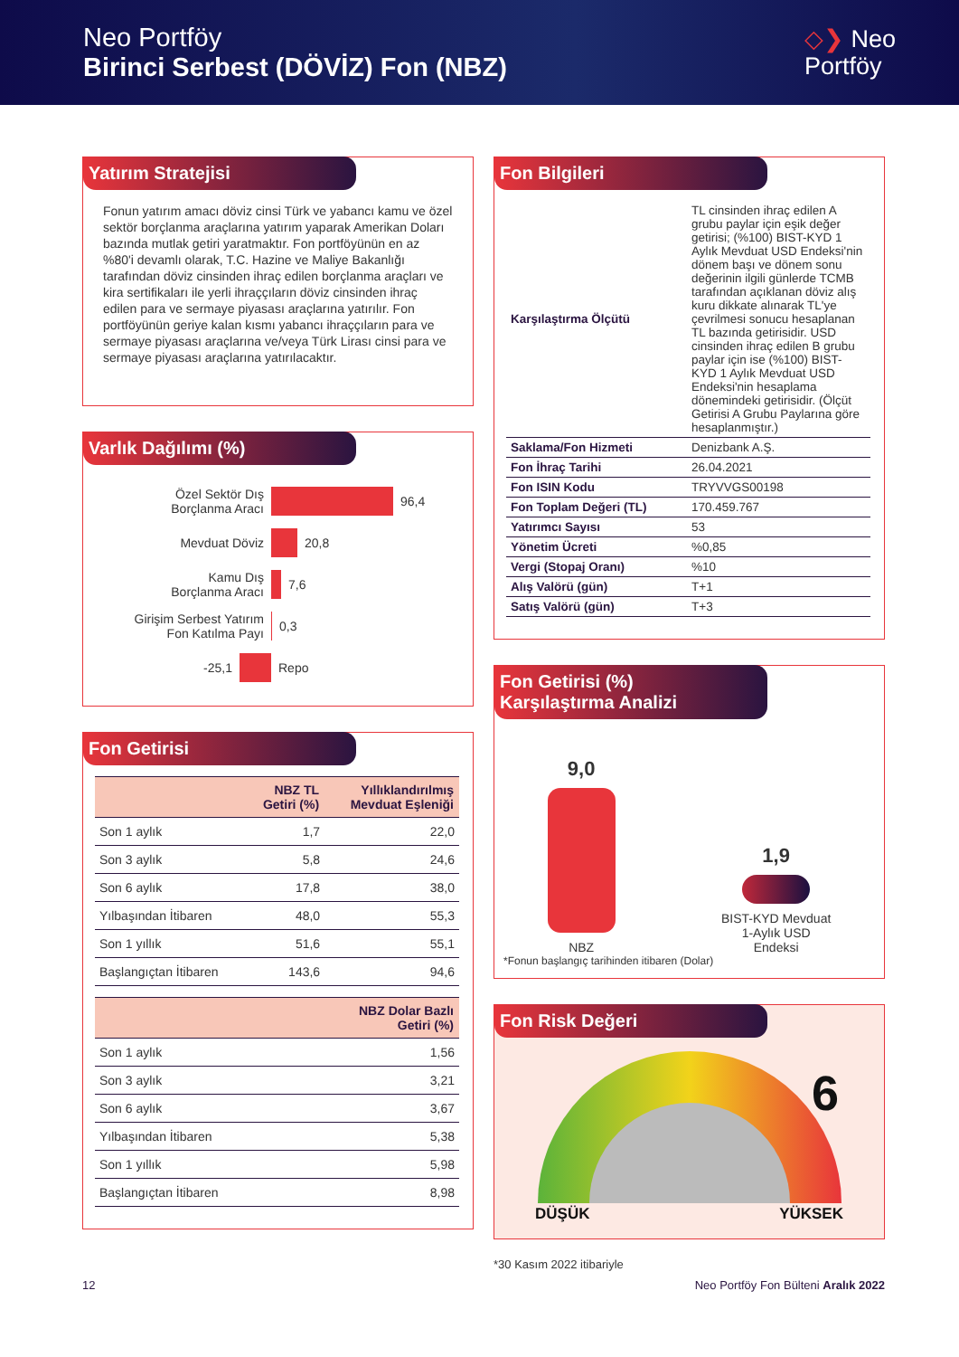Neo Portföy
Birinci Serbest (DÖVİZ) Fon (NBZ)
◇❯ Neo
Portföy
Yatırım Stratejisi
Fonun yatırım amacı döviz cinsi Türk ve yabancı kamu ve özel sektör borçlanma araçlarına yatırım yaparak Amerikan Doları bazında mutlak getiri yaratmaktır. Fon portföyünün en az %80'i devamlı olarak, T.C. Hazine ve Maliye Bakanlığı tarafından döviz cinsinden ihraç edilen borçlanma araçları ve kira sertifikaları ile yerli ihraççıların döviz cinsinden ihraç edilen para ve sermaye piyasası araçlarına yatırılır. Fon portföyünün geriye kalan kısmı yabancı ihraççıların para ve sermaye piyasası araçlarına ve/veya Türk Lirası cinsi para ve sermaye piyasası araçlarına yatırılacaktır.
Varlık Dağılımı (%)
Özel Sektör Dış
Borçlanma Aracı 96,4
Mevduat Döviz 20,8
Kamu Dış
Borçlanma Aracı 7,6
Girişim Serbest Yatırım
Fon Katılma Payı 0,3
-25,1 Repo
Fon Getirisi
| | NBZ TL Getiri (%) | Yıllıklandırılmış Mevduat Eşleniği |
| --- | --- | --- |
| Son 1 aylık | 1,7 | 22,0 |
| Son 3 aylık | 5,8 | 24,6 |
| Son 6 aylık | 17,8 | 38,0 |
| Yılbaşından İtibaren | 48,0 | 55,3 |
| Son 1 yıllık | 51,6 | 55,1 |
| Başlangıçtan İtibaren | 143,6 | 94,6 |
| | NBZ Dolar Bazlı Getiri (%) |
| --- | --- |
| Son 1 aylık | 1,56 |
| Son 3 aylık | 3,21 |
| Son 6 aylık | 3,67 |
| Yılbaşından İtibaren | 5,38 |
| Son 1 yıllık | 5,98 |
| Başlangıçtan İtibaren | 8,98 |
Fon Bilgileri
| Karşılaştırma Ölçütü | TL cinsinden ihraç edilen A grubu paylar için eşik değer getirisi; (%100) BIST-KYD 1 Aylık Mevduat USD Endeksi'nin dönem başı ve dönem sonu değerinin ilgili günlerde TCMB tarafından açıklanan döviz alış kuru dikkate alınarak TL'ye çevrilmesi sonucu hesaplanan TL bazında getirisidir. USD cinsinden ihraç edilen B grubu paylar için ise (%100) BIST-KYD 1 Aylık Mevduat USD Endeksi'nin hesaplama dönemindeki getirisidir. (Ölçüt Getirisi A Grubu Paylarına göre hesaplanmıştır.) |
| Saklama/Fon Hizmeti | Denizbank A.Ş. |
| Fon İhraç Tarihi | 26.04.2021 |
| Fon ISIN Kodu | TRYVVGS00198 |
| Fon Toplam Değeri (TL) | 170.459.767 |
| Yatırımcı Sayısı | 53 |
| Yönetim Ücreti | %0,85 |
| Vergi (Stopaj Oranı) | %10 |
| Alış Valörü (gün) | T+1 |
| Satış Valörü (gün) | T+3 |
Fon Getirisi (%)
Karşılaştırma Analizi
9,0
NBZ
1,9
BIST-KYD Mevduat
1-Aylık USD
Endeksi
*Fonun başlangıç tarihinden itibaren (Dolar)
Fon Risk Değeri
6
DÜŞÜK YÜKSEK
*30 Kasım 2022 itibariyle
12 Neo Portföy Fon Bülteni Aralık 2022